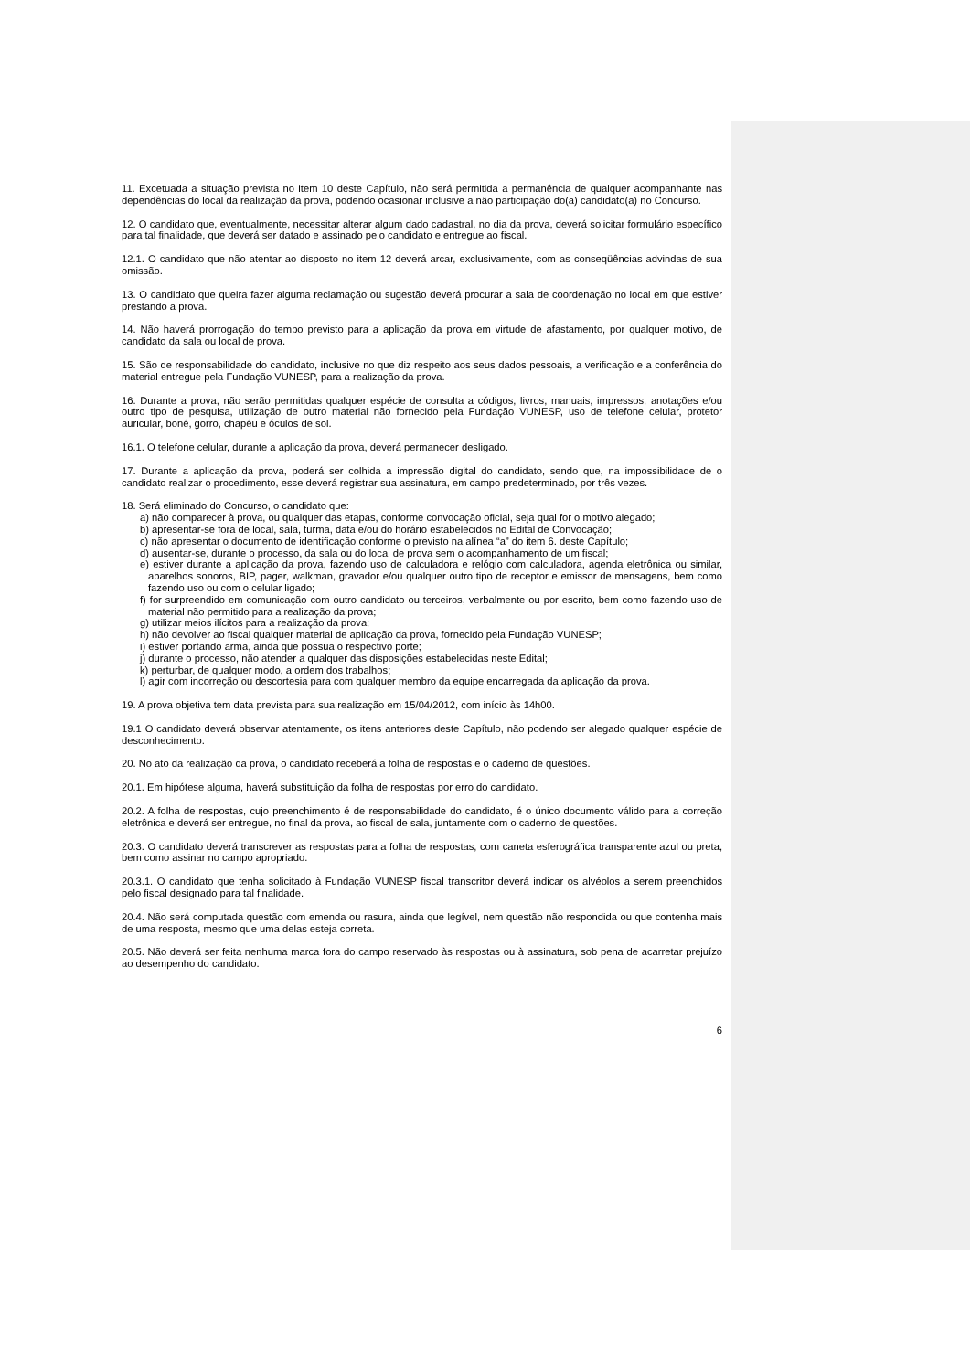11. Excetuada a situação prevista no item 10 deste Capítulo, não será permitida a permanência de qualquer acompanhante nas dependências do local da realização da prova, podendo ocasionar inclusive a não participação do(a) candidato(a) no Concurso.
12. O candidato que, eventualmente, necessitar alterar algum dado cadastral, no dia da prova, deverá solicitar formulário específico para tal finalidade, que deverá ser datado e assinado pelo candidato e entregue ao fiscal.
12.1. O candidato que não atentar ao disposto no item 12 deverá arcar, exclusivamente, com as conseqüências advindas de sua omissão.
13. O candidato que queira fazer alguma reclamação ou sugestão deverá procurar a sala de coordenação no local em que estiver prestando a prova.
14. Não haverá prorrogação do tempo previsto para a aplicação da prova em virtude de afastamento, por qualquer motivo, de candidato da sala ou local de prova.
15. São de responsabilidade do candidato, inclusive no que diz respeito aos seus dados pessoais, a verificação e a conferência do material entregue pela Fundação VUNESP, para a realização da prova.
16. Durante a prova, não serão permitidas qualquer espécie de consulta a códigos, livros, manuais, impressos, anotações e/ou outro tipo de pesquisa, utilização de outro material não fornecido pela Fundação VUNESP, uso de telefone celular, protetor auricular, boné, gorro, chapéu e óculos de sol.
16.1. O telefone celular, durante a aplicação da prova, deverá permanecer desligado.
17. Durante a aplicação da prova, poderá ser colhida a impressão digital do candidato, sendo que, na impossibilidade de o candidato realizar o procedimento, esse deverá registrar sua assinatura, em campo predeterminado, por três vezes.
18. Será eliminado do Concurso, o candidato que:
a) não comparecer à prova, ou qualquer das etapas, conforme convocação oficial, seja qual for o motivo alegado;
b) apresentar-se fora de local, sala, turma, data e/ou do horário estabelecidos no Edital de Convocação;
c) não apresentar o documento de identificação conforme o previsto na alínea “a” do item 6. deste Capítulo;
d) ausentar-se, durante o processo, da sala ou do local de prova sem o acompanhamento de um fiscal;
e) estiver durante a aplicação da prova, fazendo uso de calculadora e relógio com calculadora, agenda eletrônica ou similar, aparelhos sonoros, BIP, pager, walkman, gravador e/ou qualquer outro tipo de receptor e emissor de mensagens, bem como fazendo uso ou com o celular ligado;
f) for surpreendido em comunicação com outro candidato ou terceiros, verbalmente ou por escrito, bem como fazendo uso de material não permitido para a realização da prova;
g) utilizar meios ilícitos para a realização da prova;
h) não devolver ao fiscal qualquer material de aplicação da prova, fornecido pela Fundação VUNESP;
i) estiver portando arma, ainda que possua o respectivo porte;
j) durante o processo, não atender a qualquer das disposições estabelecidas neste Edital;
k) perturbar, de qualquer modo, a ordem dos trabalhos;
l) agir com incorreção ou descortesia para com qualquer membro da equipe encarregada da aplicação da prova.
19. A prova objetiva tem data prevista para sua realização em 15/04/2012, com início às 14h00.
19.1 O candidato deverá observar atentamente, os itens anteriores deste Capítulo, não podendo ser alegado qualquer espécie de desconhecimento.
20. No ato da realização da prova, o candidato receberá a folha de respostas e o caderno de questões.
20.1. Em hipótese alguma, haverá substituição da folha de respostas por erro do candidato.
20.2. A folha de respostas, cujo preenchimento é de responsabilidade do candidato, é o único documento válido para a correção eletrônica e deverá ser entregue, no final da prova, ao fiscal de sala, juntamente com o caderno de questões.
20.3. O candidato deverá transcrever as respostas para a folha de respostas, com caneta esferográfica transparente azul ou preta, bem como assinar no campo apropriado.
20.3.1. O candidato que tenha solicitado à Fundação VUNESP fiscal transcritor deverá indicar os alvéolos a serem preenchidos pelo fiscal designado para tal finalidade.
20.4. Não será computada questão com emenda ou rasura, ainda que legível, nem questão não respondida ou que contenha mais de uma resposta, mesmo que uma delas esteja correta.
20.5. Não deverá ser feita nenhuma marca fora do campo reservado às respostas ou à assinatura, sob pena de acarretar prejuízo ao desempenho do candidato.
6